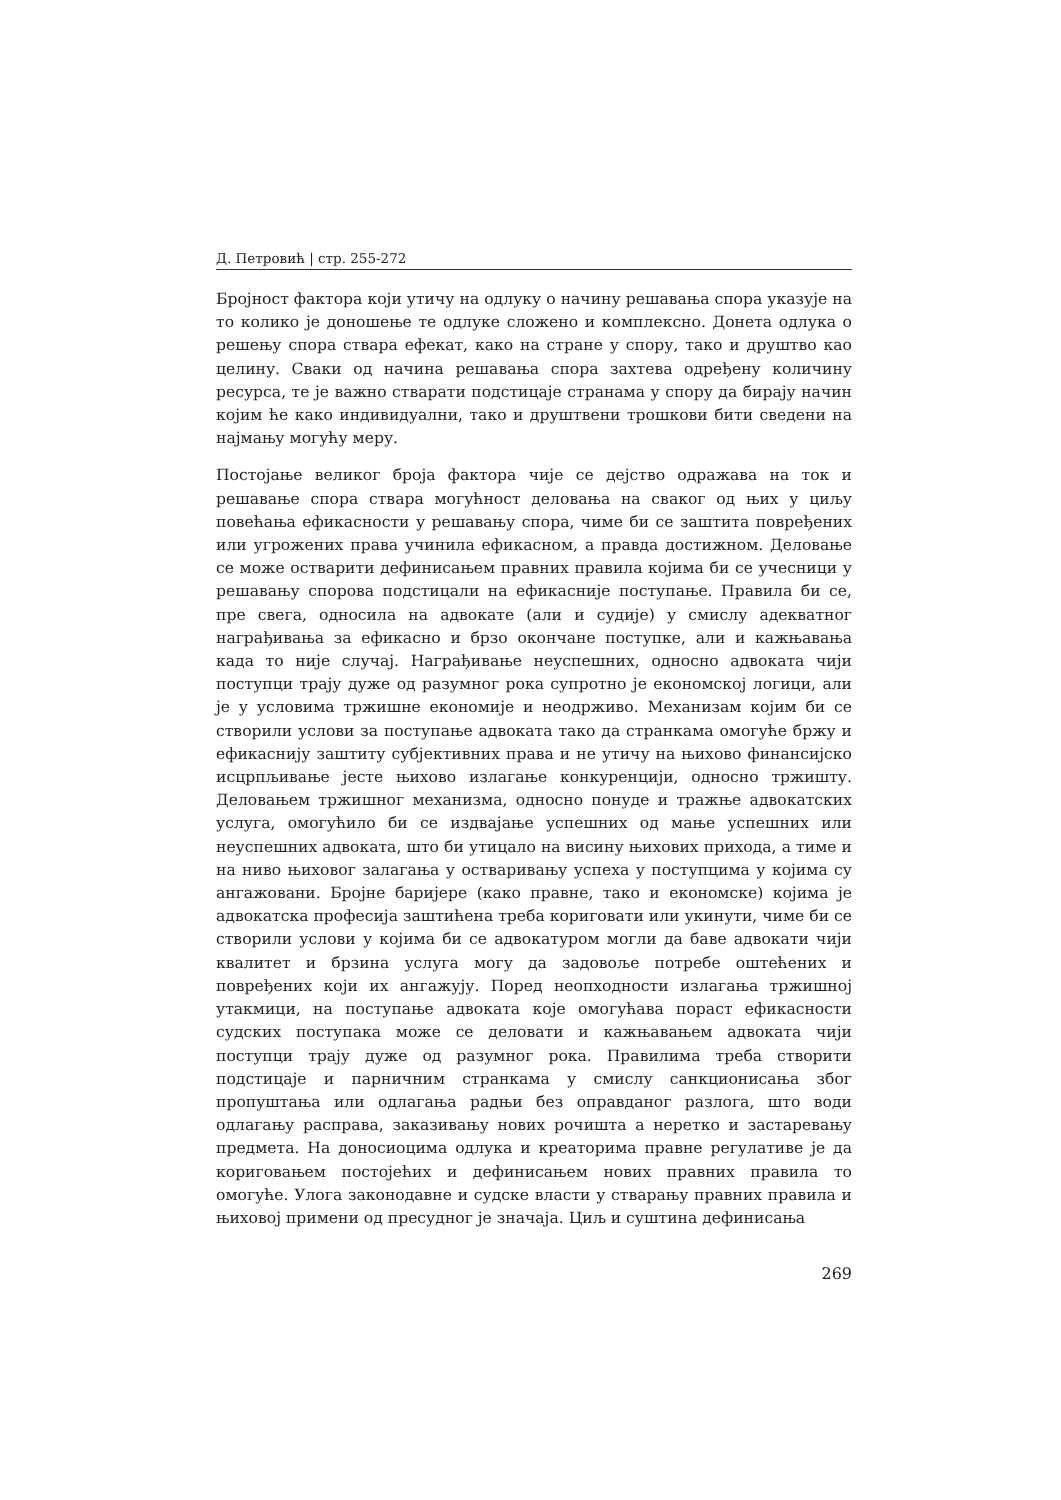Д. Петровић | стр. 255-272
Бројност фактора који утичу на одлуку о начину решавања спора указује на то колико је доношење те одлуке сложено и комплексно. Донета одлука о решењу спора ствара ефекат, како на стране у спору, тако и друштво као целину. Сваки од начина решавања спора захтева одређену количину ресурса, те је важно стварати подстицаје странама у спору да бирају начин којим ће како индивидуални, тако и друштвени трошкови бити сведени на најмању могућу меру.
Постојање великог броја фактора чије се дејство одражава на ток и решавање спора ствара могућност деловања на сваког од њих у циљу повећања ефикасности у решавању спора, чиме би се заштита повређених или угрожених права учинила ефикасном, а правда достижном. Деловање се може остварити дефинисањем правних правила којима би се учесници у решавању спорова подстицали на ефикасније поступање. Правила би се, пре свега, односила на адвокате (али и судије) у смислу адекватног награђивања за ефикасно и брзо окончане поступке, али и кажњавања када то није случај. Награђивање неуспешних, односно адвоката чији поступци трају дуже од разумног рока супротно је економској логици, али је у условима тржишне економије и неодрживо. Механизам којим би се створили услови за поступање адвоката тако да странкама омогуће бржу и ефикаснију заштиту субјективних права и не утичу на њихово финансијско исцрпљивање јесте њихово излагање конкуренцији, односно тржишту. Деловањем тржишног механизма, односно понуде и тражње адвокатских услуга, омогућило би се издвајање успешних од мање успешних или неуспешних адвоката, што би утицало на висину њихових прихода, а тиме и на ниво њиховог залагања у остваривању успеха у поступцима у којима су ангажовани. Бројне баријере (како правне, тако и економске) којима је адвокатска професија заштићена треба кориговати или укинути, чиме би се створили услови у којима би се адвокатуром могли да баве адвокати чији квалитет и брзина услуга могу да задовоље потребе оштећених и повређених који их ангажују. Поред неопходности излагања тржишној утакмици, на поступање адвоката које омогућава пораст ефикасности судских поступака може се деловати и кажњавањем адвоката чији поступци трају дуже од разумног рока. Правилима треба створити подстицаје и парничним странкама у смислу санкционисања због пропуштања или одлагања радњи без оправданог разлога, што води одлагању расправа, заказивању нових рочишта а неретко и застаревању предмета. На доносиоцима одлука и креаторима правне регулативе је да кориговањем постојећих и дефинисањем нових правних правила то омогуће. Улога законодавне и судске власти у стварању правних правила и њиховој примени од пресудног је значаја. Циљ и суштина дефинисања
269